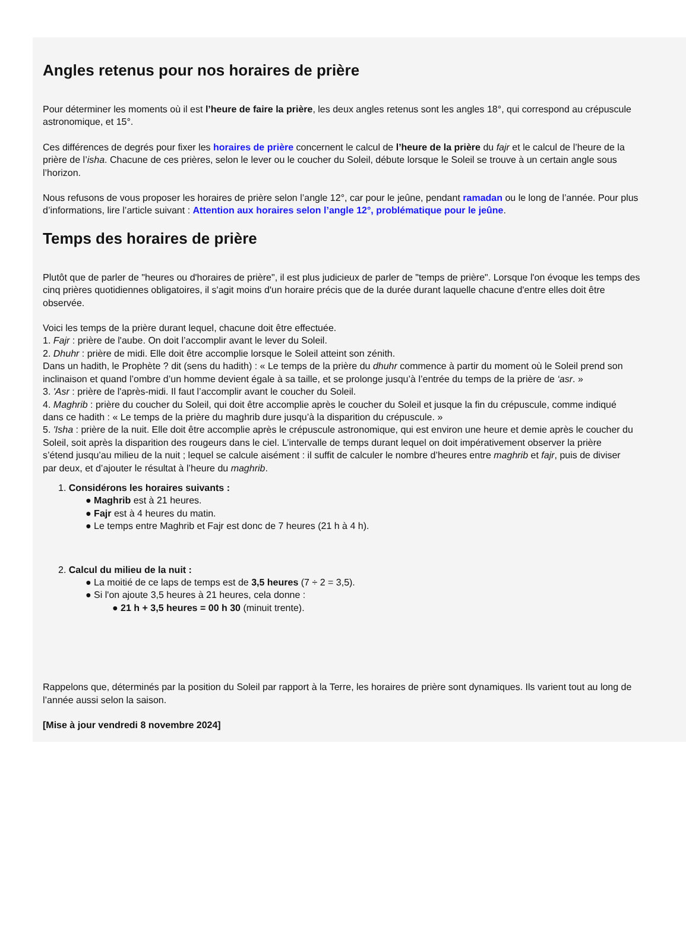Angles retenus pour nos horaires de prière
Pour déterminer les moments où il est l’heure de faire la prière, les deux angles retenus sont les angles 18°, qui correspond au crépuscule
astronomique, et 15°.
Ces différences de degrés pour fixer les horaires de prière concernent le calcul de l’heure de la prière du fajr et le calcul de l’heure de la
prière de l’isha. Chacune de ces prières, selon le lever ou le coucher du Soleil, débute lorsque le Soleil se trouve à un certain angle sous
l’horizon.
Nous refusons de vous proposer les horaires de prière selon l’angle 12°, car pour le jeûne, pendant ramadan ou le long de l’année. Pour plus
d’informations, lire l’article suivant : Attention aux horaires selon l’angle 12°, problématique pour le jeûne.
Temps des horaires de prière
Plutôt que de parler de "heures ou d'horaires de prière", il est plus judicieux de parler de "temps de prière". Lorsque l'on évoque les temps des
cinq prières quotidiennes obligatoires, il s'agit moins d'un horaire précis que de la durée durant laquelle chacune d'entre elles doit être
observée.
Voici les temps de la prière durant lequel, chacune doit être effectuée.
1. Fajr : prière de l'aube. On doit l’accomplir avant le lever du Soleil.
2. Dhuhr : prière de midi. Elle doit être accomplie lorsque le Soleil atteint son zénith.
Dans un hadith, le Prophète ? dit (sens du hadith) : « Le temps de la prière du dhuhr commence à partir du moment où le Soleil prend son
inclinaison et quand l’ombre d’un homme devient égale à sa taille, et se prolonge jusqu’à l’entrée du temps de la prière de ‘asr. »
3. 'Asr : prière de l'après-midi. Il faut l’accomplir avant le coucher du Soleil.
4. Maghrib : prière du coucher du Soleil, qui doit être accomplie après le coucher du Soleil et jusque la fin du crépuscule, comme indiqué
dans ce hadith : « Le temps de la prière du maghrib dure jusqu’à la disparition du crépuscule. »
5. 'Isha : prière de la nuit. Elle doit être accomplie après le crépuscule astronomique, qui est environ une heure et demie après le coucher du
Soleil, soit après la disparition des rougeurs dans le ciel. L’intervalle de temps durant lequel on doit impérativement observer la prière
s’étend jusqu’au milieu de la nuit ; lequel se calcule aisément : il suffit de calculer le nombre d’heures entre maghrib et fajr, puis de diviser
par deux, et d’ajouter le résultat à l’heure du maghrib.
1. Considérons les horaires suivants :
● Maghrib est à 21 heures.
● Fajr est à 4 heures du matin.
● Le temps entre Maghrib et Fajr est donc de 7 heures (21 h à 4 h).
2. Calcul du milieu de la nuit :
● La moitié de ce laps de temps est de 3,5 heures (7 ÷ 2 = 3,5).
● Si l'on ajoute 3,5 heures à 21 heures, cela donne :
● 21 h + 3,5 heures = 00 h 30 (minuit trente).
Rappelons que, déterminés par la position du Soleil par rapport à la Terre, les horaires de prière sont dynamiques. Ils varient tout au long de
l’année aussi selon la saison.
[Mise à jour vendredi 8 novembre 2024]